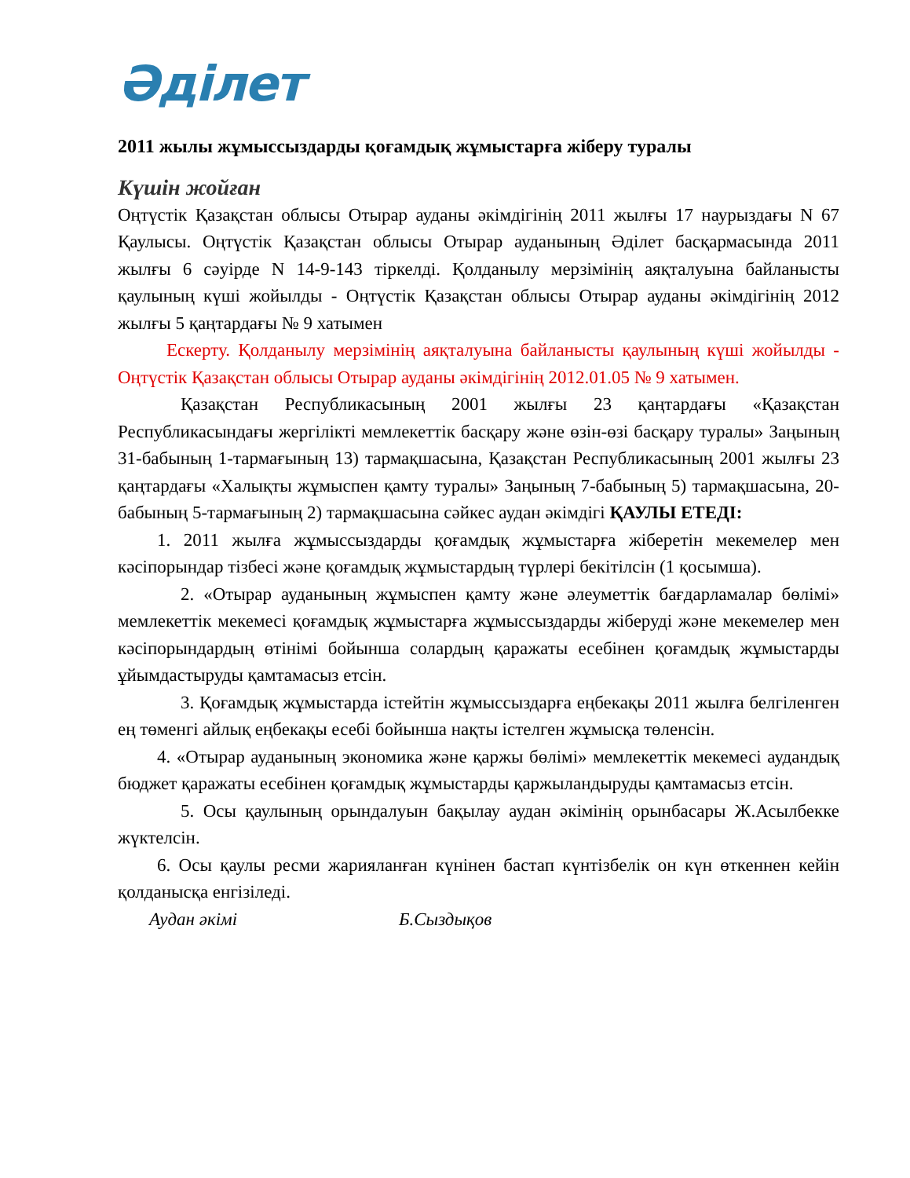Әділет
2011 жылы жұмыссыздарды қоғамдық жұмыстарға жіберу туралы
Күшін жойған
Оңтүстік Қазақстан облысы Отырар ауданы әкімдігінің 2011 жылғы 17 наурыздағы N 67 Қаулысы. Оңтүстік Қазақстан облысы Отырар ауданының Әділет басқармасында 2011 жылғы 6 сәуірде N 14-9-143 тіркелді. Қолданылу мерзімінің аяқталуына байланысты қаулының күші жойылды - Оңтүстік Қазақстан облысы Отырар ауданы әкімдігінің 2012 жылғы 5 қаңтардағы № 9 хатымен
Ескерту. Қолданылу мерзімінің аяқталуына байланысты қаулының күші жойылды - Оңтүстік Қазақстан облысы Отырар ауданы әкімдігінің 2012.01.05 № 9 хатымен.
Қазақстан Республикасының 2001 жылғы 23 қаңтардағы «Қазақстан Республикасындағы жергілікті мемлекеттік басқару және өзін-өзі басқару туралы» Заңының 31-бабының 1-тармағының 13) тармақшасына, Қазақстан Республикасының 2001 жылғы 23 қаңтардағы «Халықты жұмыспен қамту туралы» Заңының 7-бабының 5) тармақшасына, 20-бабының 5-тармағының 2) тармақшасына сәйкес аудан әкімдігі ҚАУЛЫ ЕТЕДІ:
1. 2011 жылға жұмыссыздарды қоғамдық жұмыстарға жіберетін мекемелер мен кәсіпорындар тізбесі және қоғамдық жұмыстардың түрлері бекітілсін (1 қосымша).
2. «Отырар ауданының жұмыспен қамту және әлеуметтік бағдарламалар бөлімі» мемлекеттік мекемесі қоғамдық жұмыстарға жұмыссыздарды жіберуді және мекемелер мен кәсіпорындардың өтінімі бойынша солардың қаражаты есебінен қоғамдық жұмыстарды ұйымдастыруды қамтамасыз етсін.
3. Қоғамдық жұмыстарда істейтін жұмыссыздарға еңбекақы 2011 жылға белгіленген ең төменгі айлық еңбекақы есебі бойынша нақты істелген жұмысқа төленсін.
4. «Отырар ауданының экономика және қаржы бөлімі» мемлекеттік мекемесі аудандық бюджет қаражаты есебінен қоғамдық жұмыстарды қаржыландыруды қамтамасыз етсін.
5. Осы қаулының орындалуын бақылау аудан әкімінің орынбасары Ж.Асылбекке жүктелсін.
6. Осы қаулы ресми жарияланған күнінен бастап күнтізбелік он күн өткеннен кейін қолданысқа енгізіледі.
Аудан әкімі Б.Сыздықов